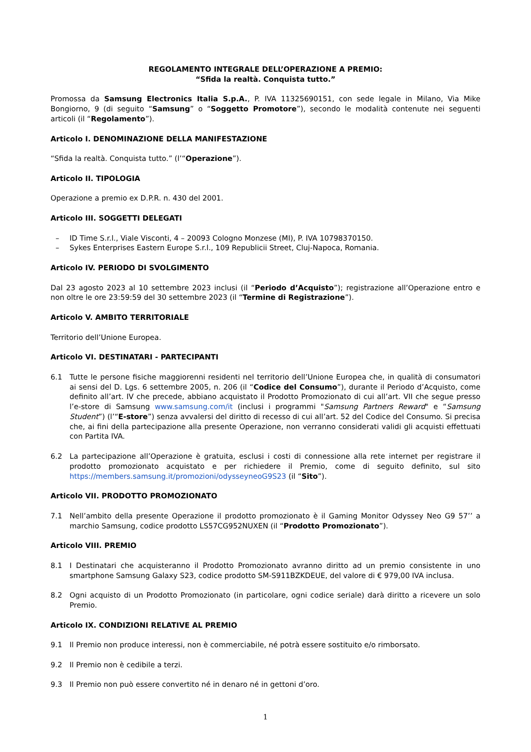REGOLAMENTO INTEGRALE DELL’OPERAZIONE A PREMIO:
“Sfida la realtà. Conquista tutto.”
Promossa da Samsung Electronics Italia S.p.A., P. IVA 11325690151, con sede legale in Milano, Via Mike Bongiorno, 9 (di seguito “Samsung” o “Soggetto Promotore”), secondo le modalità contenute nei seguenti articoli (il “Regolamento”).
Articolo I. DENOMINAZIONE DELLA MANIFESTAZIONE
“Sfida la realtà. Conquista tutto.” (l’“Operazione”).
Articolo II. TIPOLOGIA
Operazione a premio ex D.P.R. n. 430 del 2001.
Articolo III. SOGGETTI DELEGATI
– ID Time S.r.l., Viale Visconti, 4 – 20093 Cologno Monzese (MI), P. IVA 10798370150.
– Sykes Enterprises Eastern Europe S.r.l., 109 Republicii Street, Cluj-Napoca, Romania.
Articolo IV. PERIODO DI SVOLGIMENTO
Dal 23 agosto 2023 al 10 settembre 2023 inclusi (il “Periodo d’Acquisto”); registrazione all’Operazione entro e non oltre le ore 23:59:59 del 30 settembre 2023 (il “Termine di Registrazione”).
Articolo V. AMBITO TERRITORIALE
Territorio dell’Unione Europea.
Articolo VI. DESTINATARI - PARTECIPANTI
6.1 Tutte le persone fisiche maggiorenni residenti nel territorio dell’Unione Europea che, in qualità di consumatori ai sensi del D. Lgs. 6 settembre 2005, n. 206 (il “Codice del Consumo”), durante il Periodo d’Acquisto, come definito all’art. IV che precede, abbiano acquistato il Prodotto Promozionato di cui all’art. VII che segue presso l’e-store di Samsung www.samsung.com/it (inclusi i programmi "Samsung Partners Reward" e “Samsung Student”) (l’“E-store”) senza avvalersi del diritto di recesso di cui all’art. 52 del Codice del Consumo. Si precisa che, ai fini della partecipazione alla presente Operazione, non verranno considerati validi gli acquisti effettuati con Partita IVA.
6.2 La partecipazione all’Operazione è gratuita, esclusi i costi di connessione alla rete internet per registrare il prodotto promozionato acquistato e per richiedere il Premio, come di seguito definito, sul sito https://members.samsung.it/promozioni/odysseyneoG9S23 (il “Sito”).
Articolo VII. PRODOTTO PROMOZIONATO
7.1 Nell’ambito della presente Operazione il prodotto promozionato è il Gaming Monitor Odyssey Neo G9 57’’ a marchio Samsung, codice prodotto LS57CG952NUXEN (il “Prodotto Promozionato”).
Articolo VIII. PREMIO
8.1 I Destinatari che acquisteranno il Prodotto Promozionato avranno diritto ad un premio consistente in uno smartphone Samsung Galaxy S23, codice prodotto SM-S911BZKDEUE, del valore di € 979,00 IVA inclusa.
8.2 Ogni acquisto di un Prodotto Promozionato (in particolare, ogni codice seriale) darà diritto a ricevere un solo Premio.
Articolo IX. CONDIZIONI RELATIVE AL PREMIO
9.1 Il Premio non produce interessi, non è commerciabile, né potrà essere sostituito e/o rimborsato.
9.2 Il Premio non è cedibile a terzi.
9.3 Il Premio non può essere convertito né in denaro né in gettoni d’oro.
1